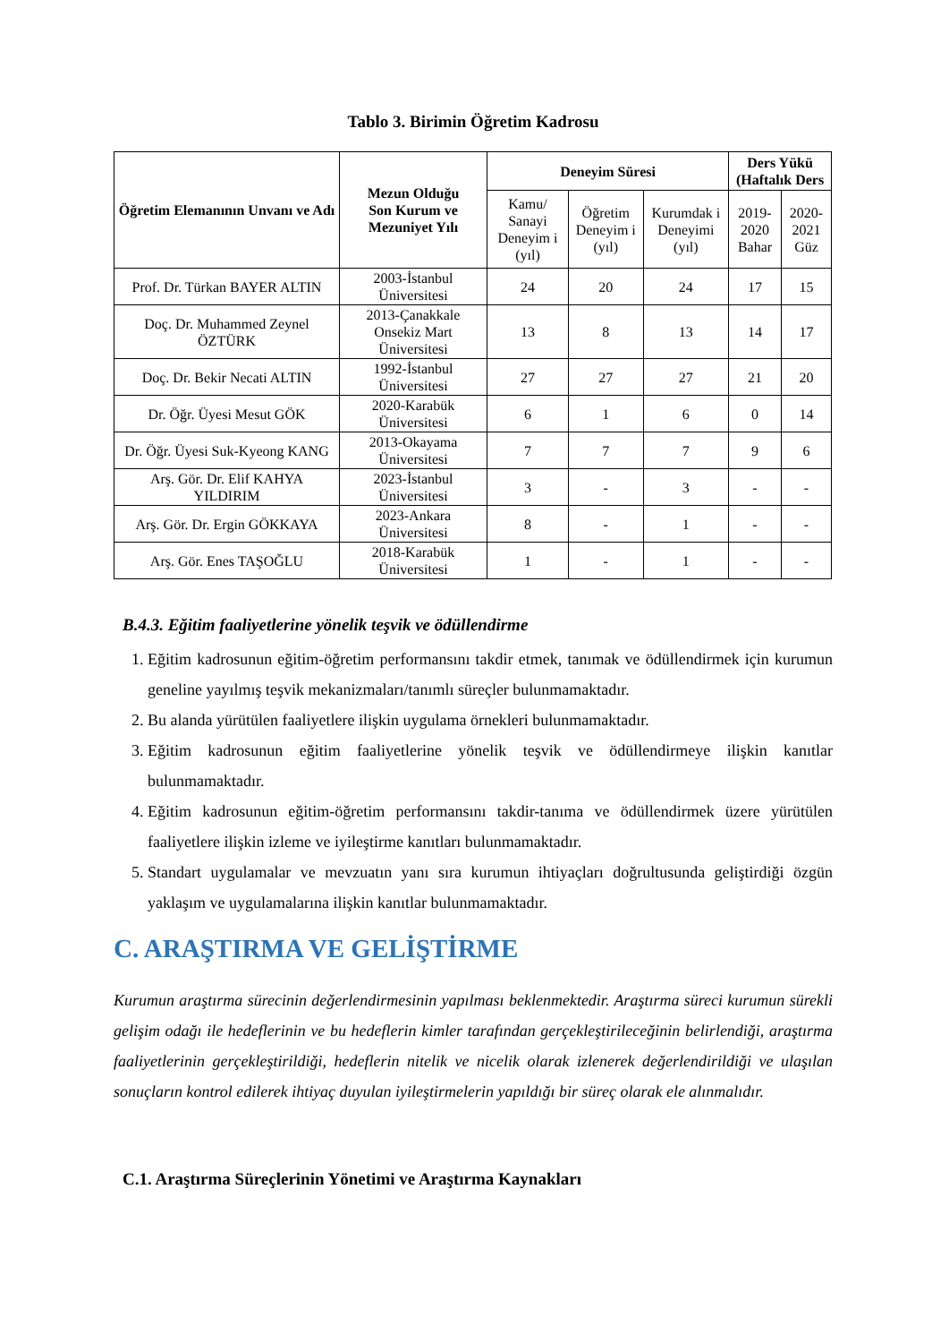Tablo 3. Birimin Öğretim Kadrosu
| Öğretim Elemanının Unvanı ve Adı | Mezun Olduğu Son Kurum ve Mezuniyet Yılı | Deneyim Süresi | | | Ders Yükü (Haftalık Ders | |
| --- | --- | --- | --- | --- | --- | --- |
| | | Kamu/ Sanayi Deneyim i (yıl) | Öğretim Deneyim i (yıl) | Kurumdak i Deneyimi (yıl) | 2019-2020 Bahar | 2020-2021 Güz |
| Prof. Dr. Türkan BAYER ALTIN | 2003-İstanbul Üniversitesi | 24 | 20 | 24 | 17 | 15 |
| Doç. Dr. Muhammed Zeynel ÖZTÜRK | 2013-Çanakkale Onsekiz Mart Üniversitesi | 13 | 8 | 13 | 14 | 17 |
| Doç. Dr. Bekir Necati ALTIN | 1992-İstanbul Üniversitesi | 27 | 27 | 27 | 21 | 20 |
| Dr. Öğr. Üyesi Mesut GÖK | 2020-Karabük Üniversitesi | 6 | 1 | 6 | 0 | 14 |
| Dr. Öğr. Üyesi Suk-Kyeong KANG | 2013-Okayama Üniversitesi | 7 | 7 | 7 | 9 | 6 |
| Arş. Gör. Dr. Elif KAHYA YILDIRIM | 2023-İstanbul Üniversitesi | 3 | - | 3 | - | - |
| Arş. Gör. Dr. Ergin GÖKKAYA | 2023-Ankara Üniversitesi | 8 | - | 1 | - | - |
| Arş. Gör. Enes TAŞOĞLU | 2018-Karabük Üniversitesi | 1 | - | 1 | - | - |
B.4.3. Eğitim faaliyetlerine yönelik teşvik ve ödüllendirme
1. Eğitim kadrosunun eğitim-öğretim performansını takdir etmek, tanımak ve ödüllendirmek için kurumun geneline yayılmış teşvik mekanizmaları/tanımlı süreçler bulunmamaktadır.
2. Bu alanda yürütülen faaliyetlere ilişkin uygulama örnekleri bulunmamaktadır.
3. Eğitim kadrosunun eğitim faaliyetlerine yönelik teşvik ve ödüllendirmeye ilişkin kanıtlar bulunmamaktadır.
4. Eğitim kadrosunun eğitim-öğretim performansını takdir-tanıma ve ödüllendirmek üzere yürütülen faaliyetlere ilişkin izleme ve iyileştirme kanıtları bulunmamaktadır.
5. Standart uygulamalar ve mevzuatın yanı sıra kurumun ihtiyaçları doğrultusunda geliştirdiği özgün yaklaşım ve uygulamalarına ilişkin kanıtlar bulunmamaktadır.
C. ARAŞTIRMA VE GELİŞTİRME
Kurumun araştırma sürecinin değerlendirmesinin yapılması beklenmektedir. Araştırma süreci kurumun sürekli gelişim odağı ile hedeflerinin ve bu hedeflerin kimler tarafından gerçekleştirileceğinin belirlendiği, araştırma faaliyetlerinin gerçekleştirildiği, hedeflerin nitelik ve nicelik olarak izlenerek değerlendirildiği ve ulaşılan sonuçların kontrol edilerek ihtiyaç duyulan iyileştirmelerin yapıldığı bir süreç olarak ele alınmalıdır.
C.1. Araştırma Süreçlerinin Yönetimi ve Araştırma Kaynakları